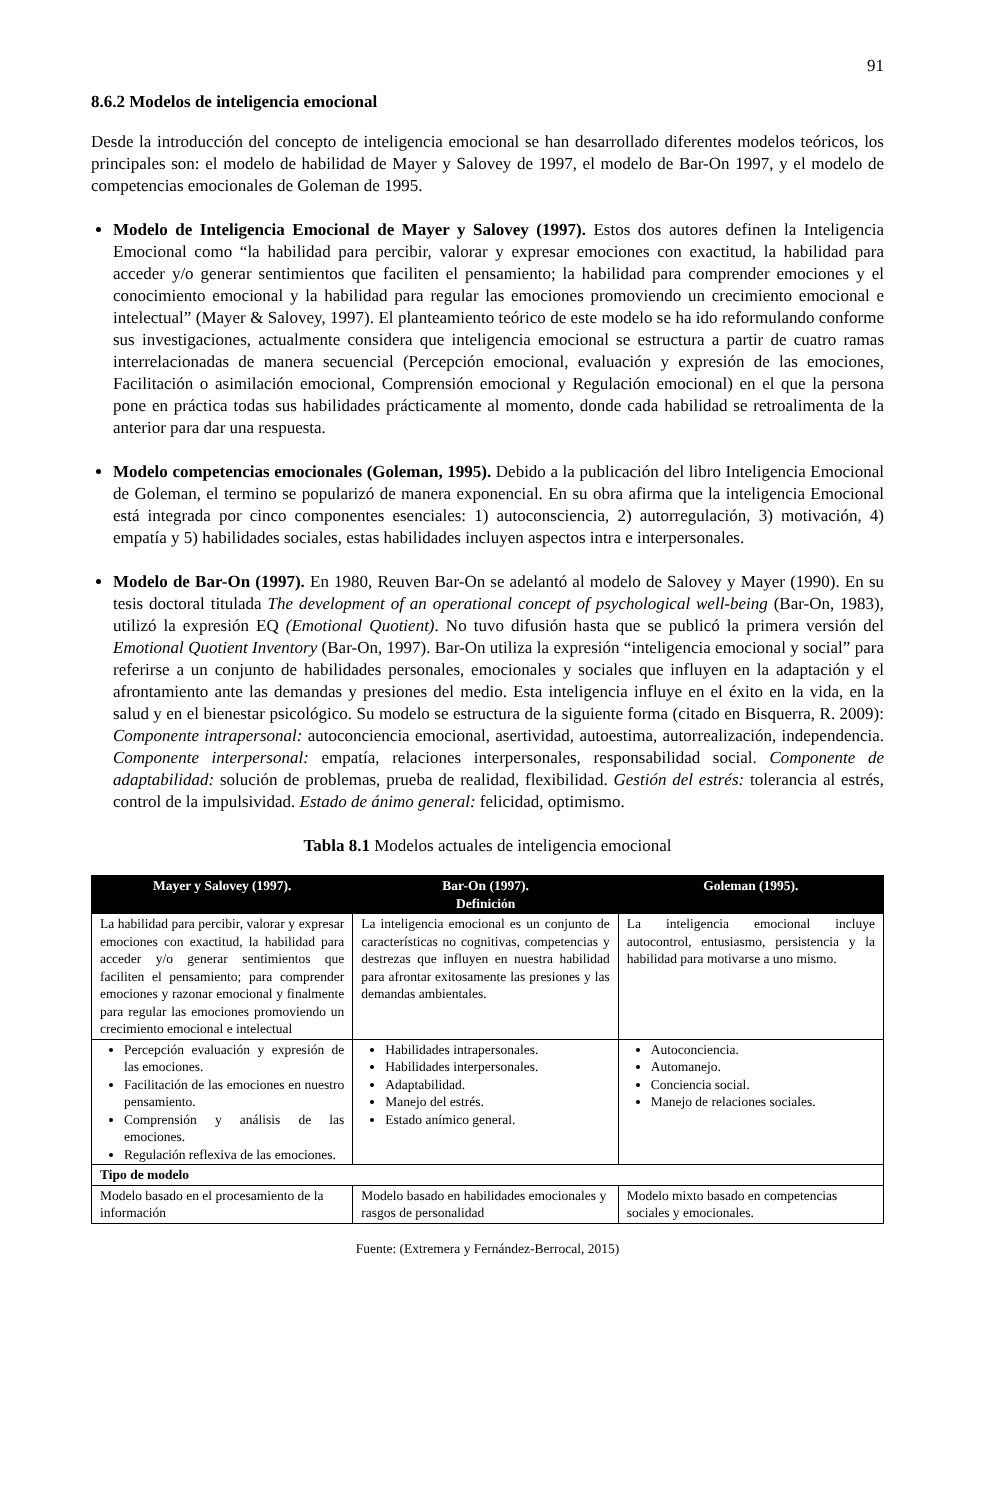91
8.6.2 Modelos de inteligencia emocional
Desde la introducción del concepto de inteligencia emocional se han desarrollado diferentes modelos teóricos, los principales son: el modelo de habilidad de Mayer y Salovey de 1997, el modelo de Bar-On 1997, y el modelo de competencias emocionales de Goleman de 1995.
Modelo de Inteligencia Emocional de Mayer y Salovey (1997). Estos dos autores definen la Inteligencia Emocional como “la habilidad para percibir, valorar y expresar emociones con exactitud, la habilidad para acceder y/o generar sentimientos que faciliten el pensamiento; la habilidad para comprender emociones y el conocimiento emocional y la habilidad para regular las emociones promoviendo un crecimiento emocional e intelectual” (Mayer & Salovey, 1997). El planteamiento teórico de este modelo se ha ido reformulando conforme sus investigaciones, actualmente considera que inteligencia emocional se estructura a partir de cuatro ramas interrelacionadas de manera secuencial (Percepción emocional, evaluación y expresión de las emociones, Facilitación o asimilación emocional, Comprensión emocional y Regulación emocional) en el que la persona pone en práctica todas sus habilidades prácticamente al momento, donde cada habilidad se retroalimenta de la anterior para dar una respuesta.
Modelo competencias emocionales (Goleman, 1995). Debido a la publicación del libro Inteligencia Emocional de Goleman, el termino se popularizó de manera exponencial. En su obra afirma que la inteligencia Emocional está integrada por cinco componentes esenciales: 1) autoconsciencia, 2) autorregulación, 3) motivación, 4) empatía y 5) habilidades sociales, estas habilidades incluyen aspectos intra e interpersonales.
Modelo de Bar-On (1997). En 1980, Reuven Bar-On se adelantó al modelo de Salovey y Mayer (1990). En su tesis doctoral titulada The development of an operational concept of psychological well-being (Bar-On, 1983), utilizó la expresión EQ (Emotional Quotient). No tuvo difusión hasta que se publicó la primera versión del Emotional Quotient Inventory (Bar-On, 1997). Bar-On utiliza la expresión “inteligencia emocional y social” para referirse a un conjunto de habilidades personales, emocionales y sociales que influyen en la adaptación y el afrontamiento ante las demandas y presiones del medio. Esta inteligencia influye en el éxito en la vida, en la salud y en el bienestar psicológico. Su modelo se estructura de la siguiente forma (citado en Bisquerra, R. 2009): Componente intrapersonal: autoconciencia emocional, asertividad, autoestima, autorrealización, independencia. Componente interpersonal: empatía, relaciones interpersonales, responsabilidad social. Componente de adaptabilidad: solución de problemas, prueba de realidad, flexibilidad. Gestión del estrés: tolerancia al estrés, control de la impulsividad. Estado de ánimo general: felicidad, optimismo.
Tabla 8.1 Modelos actuales de inteligencia emocional
| Mayer y Salovey (1997). | Bar-On (1997). Definición | Goleman (1995). |
| --- | --- | --- |
| La habilidad para percibir, valorar y expresar emociones con exactitud, la habilidad para acceder y/o generar sentimientos que faciliten el pensamiento; para comprender emociones y razonar emocional y finalmente para regular las emociones promoviendo un crecimiento emocional e intelectual | La inteligencia emocional es un conjunto de características no cognitivas, competencias y destrezas que influyen en nuestra habilidad para afrontar exitosamente las presiones y las demandas ambientales. | La inteligencia emocional incluye autocontrol, entusiasmo, persistencia y la habilidad para motivarse a uno mismo. |
| Percepción evaluación y expresión de las emociones. Facilitación de las emociones en nuestro pensamiento. Comprensión y análisis de las emociones. Regulación reflexiva de las emociones. | Habilidades intrapersonales. Habilidades interpersonales. Adaptabilidad. Manejo del estrés. Estado anímico general. | Autoconciencia. Automanejo. Conciencia social. Manejo de relaciones sociales. |
| Tipo de modelo | | |
| Modelo basado en el procesamiento de la información | Modelo basado en habilidades emocionales y rasgos de personalidad | Modelo mixto basado en competencias sociales y emocionales. |
Fuente: (Extremera y Fernández-Berrocal, 2015)